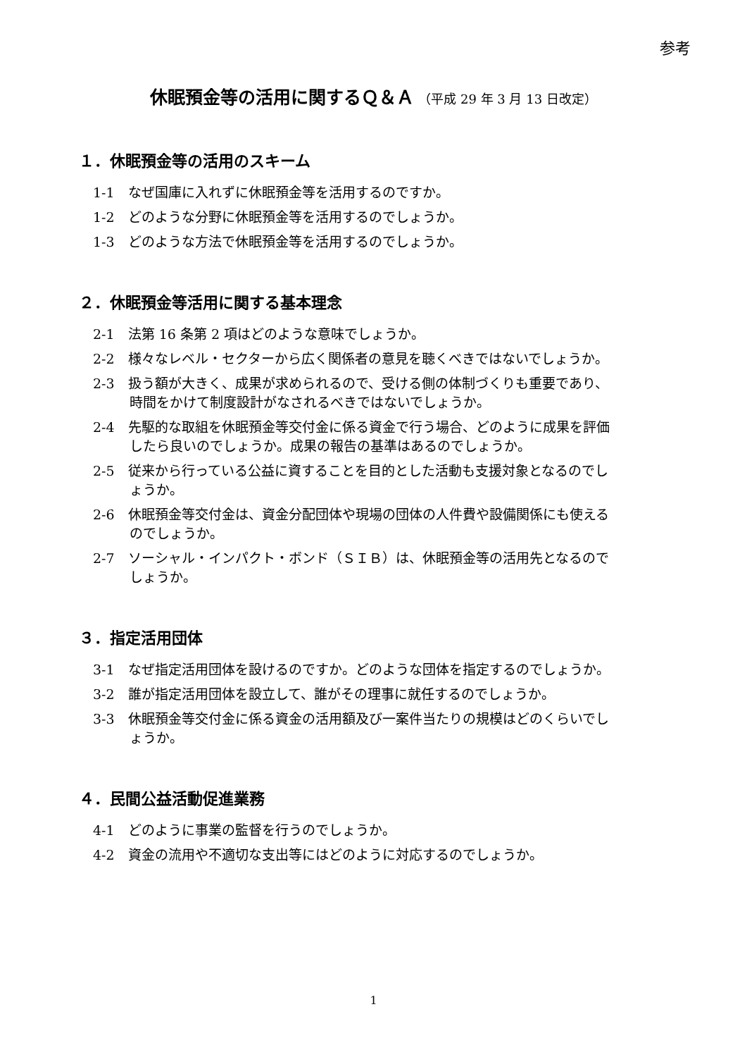参考
休眠預金等の活用に関するＱ＆Ａ （平成 29 年 3 月 13 日改定）
１．休眠預金等の活用のスキーム
1-1　なぜ国庫に入れずに休眠預金等を活用するのですか。
1-2　どのような分野に休眠預金等を活用するのでしょうか。
1-3　どのような方法で休眠預金等を活用するのでしょうか。
２．休眠預金等活用に関する基本理念
2-1　法第 16 条第 2 項はどのような意味でしょうか。
2-2　様々なレベル・セクターから広く関係者の意見を聴くべきではないでしょうか。
2-3　扱う額が大きく、成果が求められるので、受ける側の体制づくりも重要であり、
時間をかけて制度設計がなされるべきではないでしょうか。
2-4　先駆的な取組を休眠預金等交付金に係る資金で行う場合、どのように成果を評価
したら良いのでしょうか。成果の報告の基準はあるのでしょうか。
2-5　従来から行っている公益に資することを目的とした活動も支援対象となるのでし
ょうか。
2-6　休眠預金等交付金は、資金分配団体や現場の団体の人件費や設備関係にも使える
のでしょうか。
2-7　ソーシャル・インパクト・ボンド（ＳＩＢ）は、休眠預金等の活用先となるので
しょうか。
３．指定活用団体
3-1　なぜ指定活用団体を設けるのですか。どのような団体を指定するのでしょうか。
3-2　誰が指定活用団体を設立して、誰がその理事に就任するのでしょうか。
3-3　休眠預金等交付金に係る資金の活用額及び一案件当たりの規模はどのくらいでし
ょうか。
４．民間公益活動促進業務
4-1　どのように事業の監督を行うのでしょうか。
4-2　資金の流用や不適切な支出等にはどのように対応するのでしょうか。
1